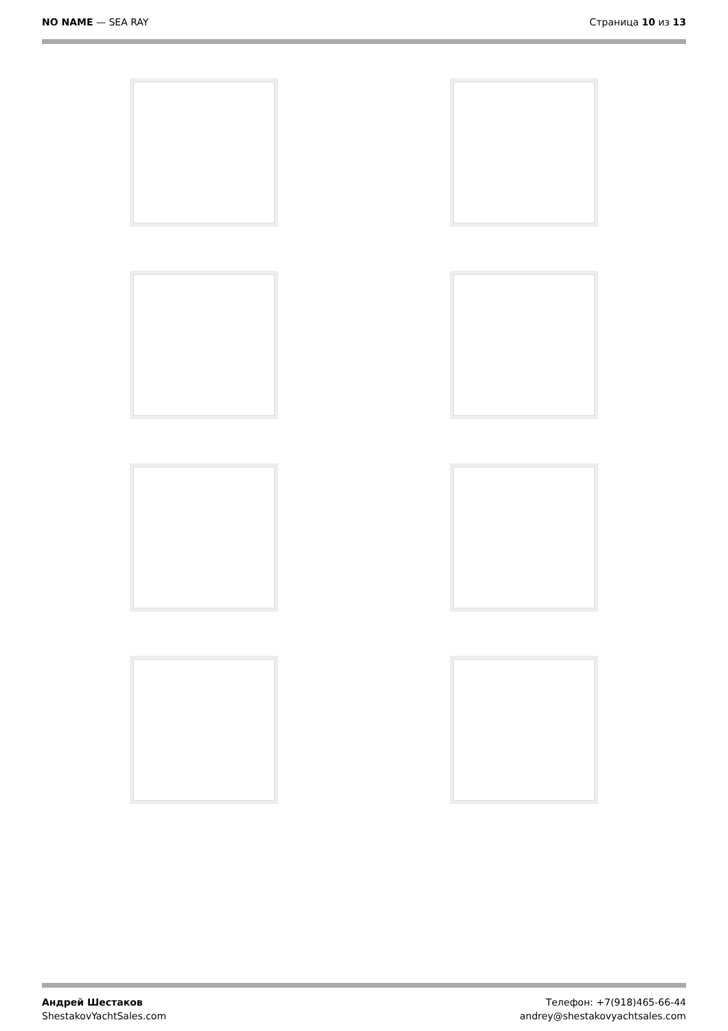NO NAME — SEA RAY Страница 10 из 13
Андрей Шестаков
ShestakovYachtSales.com
Телефон: +7(918)465-66-44
andrey@shestakovyachtsales.com